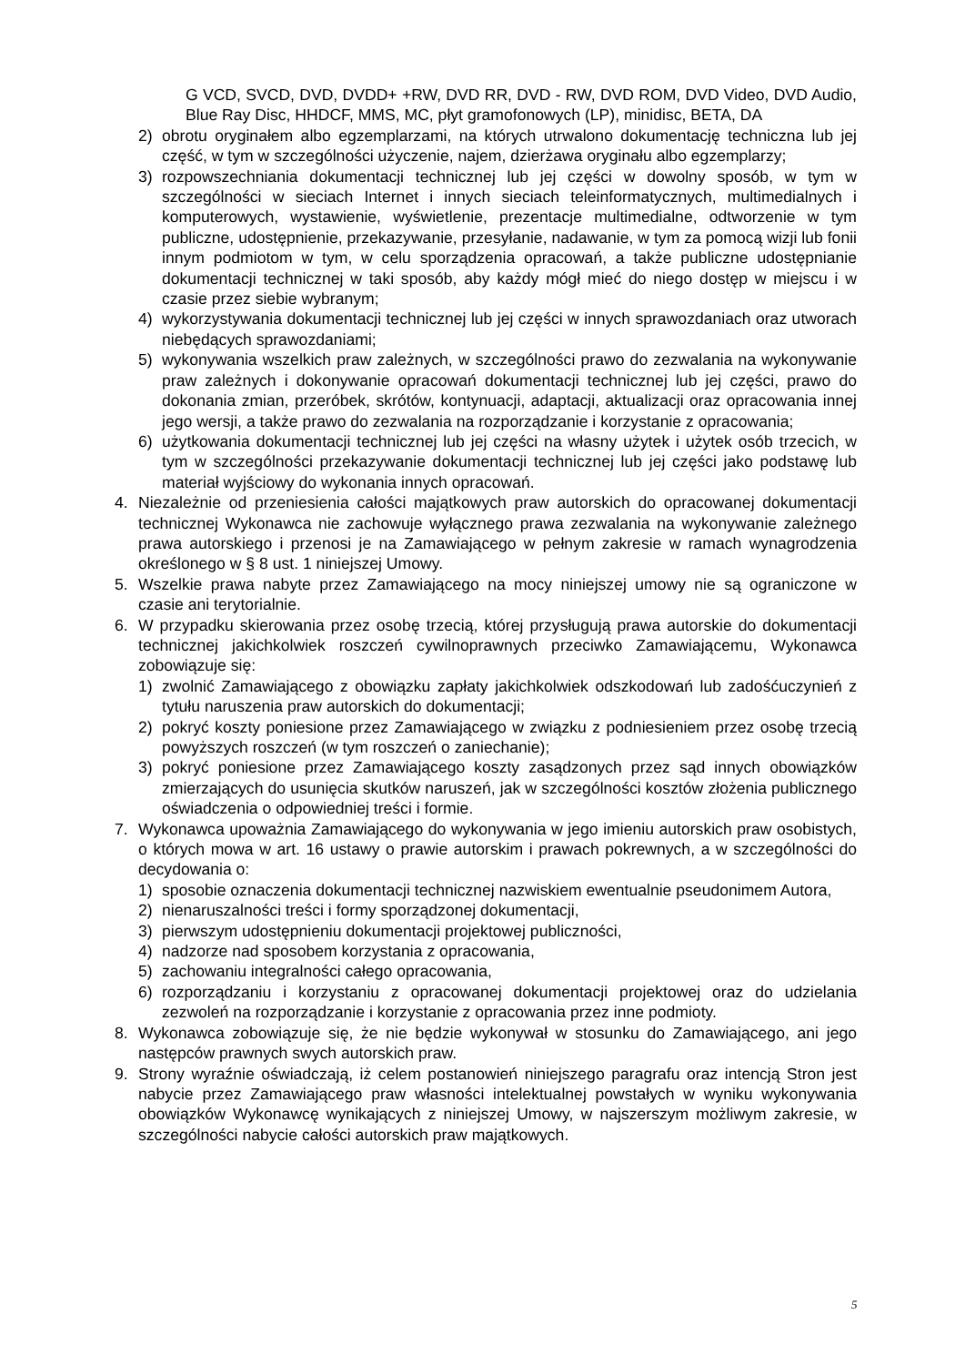G VCD, SVCD, DVD, DVDD+ +RW, DVD RR, DVD - RW, DVD ROM, DVD Video, DVD Audio, Blue Ray Disc, HHDCF, MMS, MC, płyt gramofonowych (LP), minidisc, BETA, DA
2) obrotu oryginałem albo egzemplarzami, na których utrwalono dokumentację techniczna lub jej część, w tym w szczególności użyczenie, najem, dzierżawa oryginału albo egzemplarzy;
3) rozpowszechniania dokumentacji technicznej lub jej części w dowolny sposób, w tym w szczególności w sieciach Internet i innych sieciach teleinformatycznych, multimedialnych i komputerowych, wystawienie, wyświetlenie, prezentacje multimedialne, odtworzenie w tym publiczne, udostępnienie, przekazywanie, przesyłanie, nadawanie, w tym za pomocą wizji lub fonii innym podmiotom w tym, w celu sporządzenia opracowań, a także publiczne udostępnianie dokumentacji technicznej w taki sposób, aby każdy mógł mieć do niego dostęp w miejscu i w czasie przez siebie wybranym;
4) wykorzystywania dokumentacji technicznej lub jej części w innych sprawozdaniach oraz utworach niebędących sprawozdaniami;
5) wykonywania wszelkich praw zależnych, w szczególności prawo do zezwalania na wykonywanie praw zależnych i dokonywanie opracowań dokumentacji technicznej lub jej części, prawo do dokonania zmian, przeróbek, skrótów, kontynuacji, adaptacji, aktualizacji oraz opracowania innej jego wersji, a także prawo do zezwalania na rozporządzanie i korzystanie z opracowania;
6) użytkowania dokumentacji technicznej lub jej części na własny użytek i użytek osób trzecich, w tym w szczególności przekazywanie dokumentacji technicznej lub jej części jako podstawę lub materiał wyjściowy do wykonania innych opracowań.
4. Niezależnie od przeniesienia całości majątkowych praw autorskich do opracowanej dokumentacji technicznej Wykonawca nie zachowuje wyłącznego prawa zezwalania na wykonywanie zależnego prawa autorskiego i przenosi je na Zamawiającego w pełnym zakresie w ramach wynagrodzenia określonego w § 8 ust. 1 niniejszej Umowy.
5. Wszelkie prawa nabyte przez Zamawiającego na mocy niniejszej umowy nie są ograniczone w czasie ani terytorialnie.
6. W przypadku skierowania przez osobę trzecią, której przysługują prawa autorskie do dokumentacji technicznej jakichkolwiek roszczeń cywilnoprawnych przeciwko Zamawiającemu, Wykonawca zobowiązuje się:
1) zwolnić Zamawiającego z obowiązku zapłaty jakichkolwiek odszkodowań lub zadośćuczynień z tytułu naruszenia praw autorskich do dokumentacji;
2) pokryć koszty poniesione przez Zamawiającego w związku z podniesieniem przez osobę trzecią powyższych roszczeń (w tym roszczeń o zaniechanie);
3) pokryć poniesione przez Zamawiającego koszty zasądzonych przez sąd innych obowiązków zmierzających do usunięcia skutków naruszeń, jak w szczególności kosztów złożenia publicznego oświadczenia o odpowiedniej treści i formie.
7. Wykonawca upoważnia Zamawiającego do wykonywania w jego imieniu autorskich praw osobistych, o których mowa w art. 16 ustawy o prawie autorskim i prawach pokrewnych, a w szczególności do decydowania o:
1) sposobie oznaczenia dokumentacji technicznej nazwiskiem ewentualnie pseudonimem Autora,
2) nienaruszalności treści i formy sporządzonej dokumentacji,
3) pierwszym udostępnieniu dokumentacji projektowej publiczności,
4) nadzorze nad sposobem korzystania z opracowania,
5) zachowaniu integralności całego opracowania,
6) rozporządzaniu i korzystaniu z opracowanej dokumentacji projektowej oraz do udzielania zezwoleń na rozporządzanie i korzystanie z opracowania przez inne podmioty.
8. Wykonawca zobowiązuje się, że nie będzie wykonywał w stosunku do Zamawiającego, ani jego następców prawnych swych autorskich praw.
9. Strony wyraźnie oświadczają, iż celem postanowień niniejszego paragrafu oraz intencją Stron jest nabycie przez Zamawiającego praw własności intelektualnej powstałych w wyniku wykonywania obowiązków Wykonawcę wynikających z niniejszej Umowy, w najszerszym możliwym zakresie, w szczególności nabycie całości autorskich praw majątkowych.
5